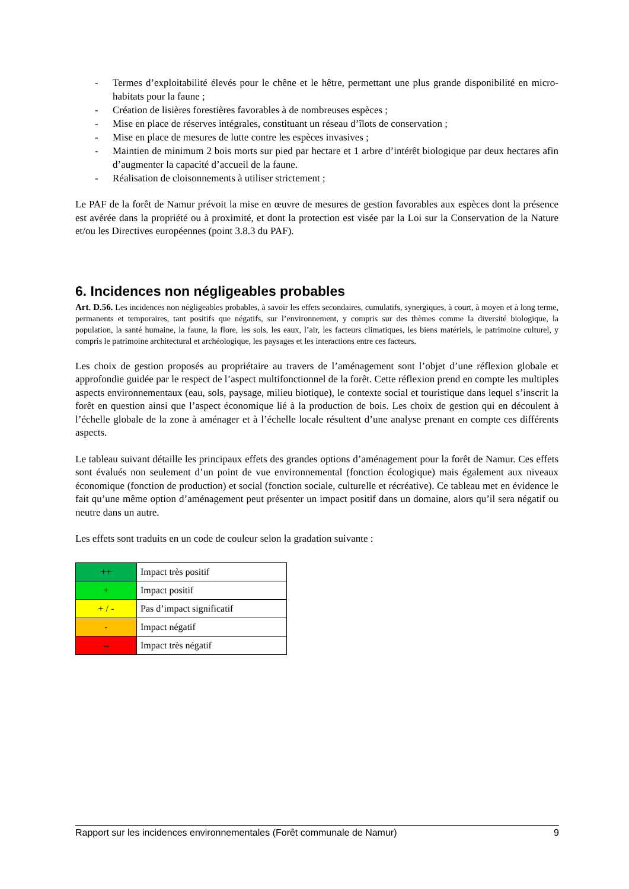- Termes d’exploitabilité élevés pour le chêne et le hêtre, permettant une plus grande disponibilité en micro-habitats pour la faune ;
- Création de lisières forestières favorables à de nombreuses espèces ;
- Mise en place de réserves intégrales, constituant un réseau d’îlots de conservation ;
- Mise en place de mesures de lutte contre les espèces invasives ;
- Maintien de minimum 2 bois morts sur pied par hectare et 1 arbre d’intérêt biologique par deux hectares afin d’augmenter la capacité d’accueil de la faune.
- Réalisation de cloisonnements à utiliser strictement ;
Le PAF de la forêt de Namur prévoit la mise en œuvre de mesures de gestion favorables aux espèces dont la présence est avérée dans la propriété ou à proximité, et dont la protection est visée par la Loi sur la Conservation de la Nature et/ou les Directives européennes (point 3.8.3 du PAF).
6. Incidences non négligeables probables
Art. D.56. Les incidences non négligeables probables, à savoir les effets secondaires, cumulatifs, synergiques, à court, à moyen et à long terme, permanents et temporaires, tant positifs que négatifs, sur l’environnement, y compris sur des thèmes comme la diversité biologique, la population, la santé humaine, la faune, la flore, les sols, les eaux, l’air, les facteurs climatiques, les biens matériels, le patrimoine culturel, y compris le patrimoine architectural et archéologique, les paysages et les interactions entre ces facteurs.
Les choix de gestion proposés au propriétaire au travers de l’aménagement sont l’objet d’une réflexion globale et approfondie guidée par le respect de l’aspect multifonctionnel de la forêt. Cette réflexion prend en compte les multiples aspects environnementaux (eau, sols, paysage, milieu biotique), le contexte social et touristique dans lequel s’inscrit la forêt en question ainsi que l’aspect économique lié à la production de bois. Les choix de gestion qui en découlent à l’échelle globale de la zone à aménager et à l’échelle locale résultent d’une analyse prenant en compte ces différents aspects.
Le tableau suivant détaille les principaux effets des grandes options d’aménagement pour la forêt de Namur. Ces effets sont évalués non seulement d’un point de vue environnemental (fonction écologique) mais également aux niveaux économique (fonction de production) et social (fonction sociale, culturelle et récréative). Ce tableau met en évidence le fait qu’une même option d’aménagement peut présenter un impact positif dans un domaine, alors qu’il sera négatif ou neutre dans un autre.
Les effets sont traduits en un code de couleur selon la gradation suivante :
| ++ | Impact très positif |
| + | Impact positif |
| + / - | Pas d’impact significatif |
| - | Impact négatif |
| -- | Impact très négatif |
Rapport sur les incidences environnementales (Forêt communale de Namur) 9